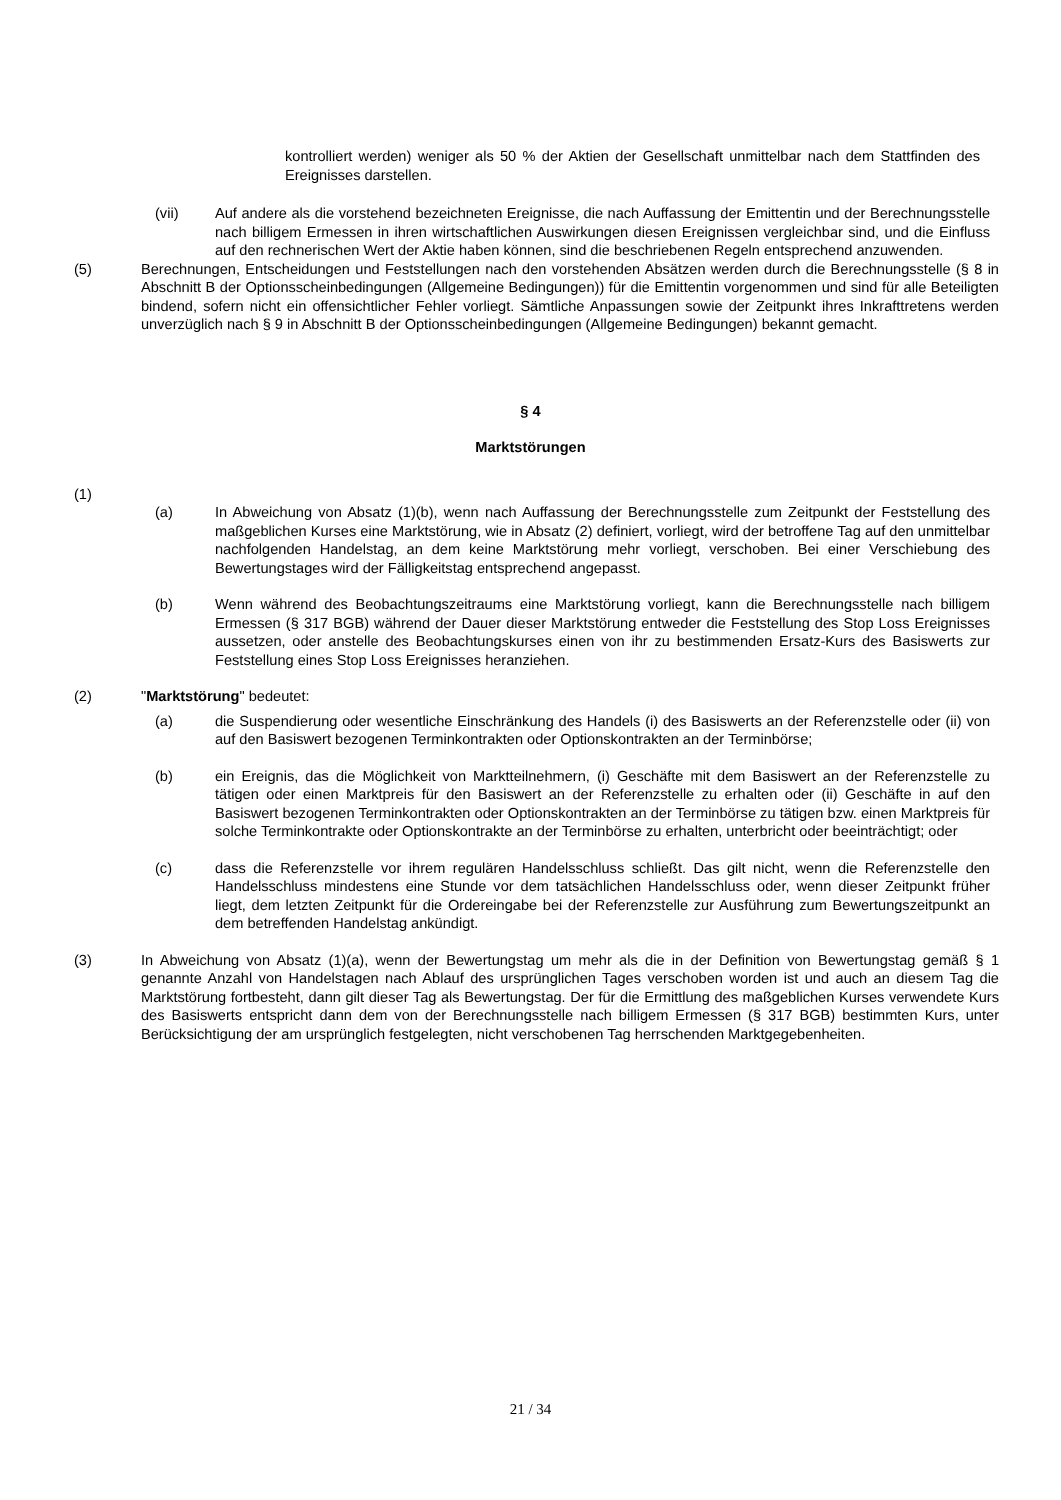kontrolliert werden) weniger als 50 % der Aktien der Gesellschaft unmittelbar nach dem Stattfinden des Ereignisses darstellen.
(vii) Auf andere als die vorstehend bezeichneten Ereignisse, die nach Auffassung der Emittentin und der Berechnungsstelle nach billigem Ermessen in ihren wirtschaftlichen Auswirkungen diesen Ereignissen vergleichbar sind, und die Einfluss auf den rechnerischen Wert der Aktie haben können, sind die beschriebenen Regeln entsprechend anzuwenden.
(5) Berechnungen, Entscheidungen und Feststellungen nach den vorstehenden Absätzen werden durch die Berechnungsstelle (§ 8 in Abschnitt B der Optionsscheinbedingungen (Allgemeine Bedingungen)) für die Emittentin vorgenommen und sind für alle Beteiligten bindend, sofern nicht ein offensichtlicher Fehler vorliegt. Sämtliche Anpassungen sowie der Zeitpunkt ihres Inkrafttretens werden unverzüglich nach § 9 in Abschnitt B der Optionsscheinbedingungen (Allgemeine Bedingungen) bekannt gemacht.
§ 4
Marktstörungen
(1)
(a) In Abweichung von Absatz (1)(b), wenn nach Auffassung der Berechnungsstelle zum Zeitpunkt der Feststellung des maßgeblichen Kurses eine Marktstörung, wie in Absatz (2) definiert, vorliegt, wird der betroffene Tag auf den unmittelbar nachfolgenden Handelstag, an dem keine Marktstörung mehr vorliegt, verschoben. Bei einer Verschiebung des Bewertungstages wird der Fälligkeitstag entsprechend angepasst.
(b) Wenn während des Beobachtungszeitraums eine Marktstörung vorliegt, kann die Berechnungsstelle nach billigem Ermessen (§ 317 BGB) während der Dauer dieser Marktstörung entweder die Feststellung des Stop Loss Ereignisses aussetzen, oder anstelle des Beobachtungskurses einen von ihr zu bestimmenden Ersatz-Kurs des Basiswerts zur Feststellung eines Stop Loss Ereignisses heranziehen.
(2) "Marktstörung" bedeutet:
(a) die Suspendierung oder wesentliche Einschränkung des Handels (i) des Basiswerts an der Referenzstelle oder (ii) von auf den Basiswert bezogenen Terminkontrakten oder Optionskontrakten an der Terminbörse;
(b) ein Ereignis, das die Möglichkeit von Marktteilnehmern, (i) Geschäfte mit dem Basiswert an der Referenzstelle zu tätigen oder einen Marktpreis für den Basiswert an der Referenzstelle zu erhalten oder (ii) Geschäfte in auf den Basiswert bezogenen Terminkontrakten oder Optionskontrakten an der Terminbörse zu tätigen bzw. einen Marktpreis für solche Terminkontrakte oder Optionskontrakte an der Terminbörse zu erhalten, unterbricht oder beeinträchtigt; oder
(c) dass die Referenzstelle vor ihrem regulären Handelsschluss schließt. Das gilt nicht, wenn die Referenzstelle den Handelsschluss mindestens eine Stunde vor dem tatsächlichen Handelsschluss oder, wenn dieser Zeitpunkt früher liegt, dem letzten Zeitpunkt für die Ordereingabe bei der Referenzstelle zur Ausführung zum Bewertungszeitpunkt an dem betreffenden Handelstag ankündigt.
(3) In Abweichung von Absatz (1)(a), wenn der Bewertungstag um mehr als die in der Definition von Bewertungstag gemäß § 1 genannte Anzahl von Handelstagen nach Ablauf des ursprünglichen Tages verschoben worden ist und auch an diesem Tag die Marktstörung fortbesteht, dann gilt dieser Tag als Bewertungstag. Der für die Ermittlung des maßgeblichen Kurses verwendete Kurs des Basiswerts entspricht dann dem von der Berechnungsstelle nach billigem Ermessen (§ 317 BGB) bestimmten Kurs, unter Berücksichtigung der am ursprünglich festgelegten, nicht verschobenen Tag herrschenden Marktgegebenheiten.
21 / 34